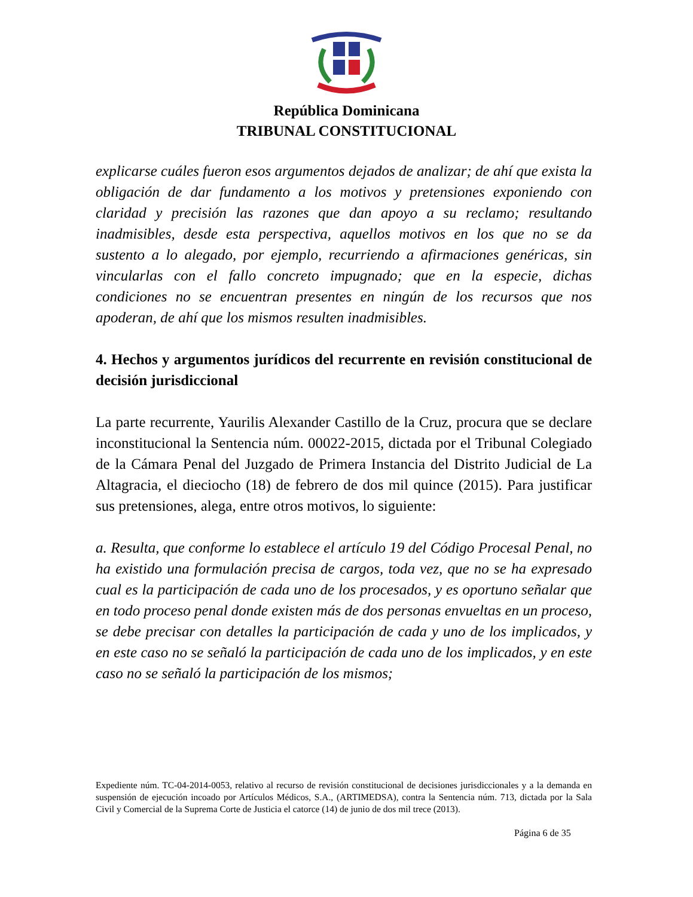República Dominicana
TRIBUNAL CONSTITUCIONAL
explicarse cuáles fueron esos argumentos dejados de analizar; de ahí que exista la obligación de dar fundamento a los motivos y pretensiones exponiendo con claridad y precisión las razones que dan apoyo a su reclamo; resultando inadmisibles, desde esta perspectiva, aquellos motivos en los que no se da sustento a lo alegado, por ejemplo, recurriendo a afirmaciones genéricas, sin vincularlas con el fallo concreto impugnado; que en la especie, dichas condiciones no se encuentran presentes en ningún de los recursos que nos apoderan, de ahí que los mismos resulten inadmisibles.
4. Hechos y argumentos jurídicos del recurrente en revisión constitucional de decisión jurisdiccional
La parte recurrente, Yaurilis Alexander Castillo de la Cruz, procura que se declare inconstitucional la Sentencia núm. 00022-2015, dictada por el Tribunal Colegiado de la Cámara Penal del Juzgado de Primera Instancia del Distrito Judicial de La Altagracia, el dieciocho (18) de febrero de dos mil quince (2015). Para justificar sus pretensiones, alega, entre otros motivos, lo siguiente:
a. Resulta, que conforme lo establece el artículo 19 del Código Procesal Penal, no ha existido una formulación precisa de cargos, toda vez, que no se ha expresado cual es la participación de cada uno de los procesados, y es oportuno señalar que en todo proceso penal donde existen más de dos personas envueltas en un proceso, se debe precisar con detalles la participación de cada y uno de los implicados, y en este caso no se señaló la participación de cada uno de los implicados, y en este caso no se señaló la participación de los mismos;
Expediente núm. TC-04-2014-0053, relativo al recurso de revisión constitucional de decisiones jurisdiccionales y a la demanda en suspensión de ejecución incoado por Artículos Médicos, S.A., (ARTIMEDSA), contra la Sentencia núm. 713, dictada por la Sala Civil y Comercial de la Suprema Corte de Justicia el catorce (14) de junio de dos mil trece (2013).
Página 6 de 35